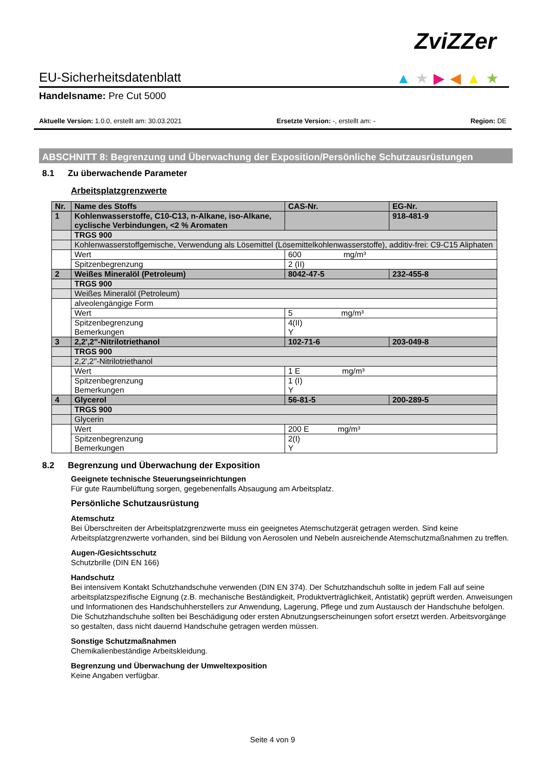ZviZZer
▲★▶◀▲★ EU-Sicherheitsdatenblatt
Handelsname: Pre Cut 5000
Aktuelle Version: 1.0.0, erstellt am: 30.03.2021 Ersetzte Version: -, erstellt am: - Region: DE
ABSCHNITT 8: Begrenzung und Überwachung der Exposition/Persönliche Schutzausrüstungen
8.1 Zu überwachende Parameter
Arbeitsplatzgrenzwerte
| Nr. | Name des Stoffs | CAS-Nr. | EG-Nr. |
| 1 | Kohlenwasserstoffe, C10-C13, n-Alkane, iso-Alkane, cyclische Verbindungen, <2 % Aromaten | | 918-481-9 |
| | TRGS 900 | | |
| | Kohlenwasserstoffgemische, Verwendung als Lösemittel (Lösemittelkohlenwasserstoffe), additiv-frei: C9-C15 Aliphaten | | |
| | Wert | 600 mg/m³ | |
| | Spitzenbegrenzung | 2 (II) | |
| 2 | Weißes Mineralöl (Petroleum) | 8042-47-5 | 232-455-8 |
| | TRGS 900 | | |
| | Weißes Mineralöl (Petroleum) | | |
| | alveolengängige Form | | |
| | Wert | 5 mg/m³ | |
| | Spitzenbegrenzung Bemerkungen | 4(II) Y | |
| 3 | 2,2',2''-Nitrilotriethanol | 102-71-6 | 203-049-8 |
| | TRGS 900 | | |
| | 2,2',2''-Nitrilotriethanol | | |
| | Wert | 1 E mg/m³ | |
| | Spitzenbegrenzung Bemerkungen | 1 (I) Y | |
| 4 | Glycerol | 56-81-5 | 200-289-5 |
| | TRGS 900 | | |
| | Glycerin | | |
| | Wert | 200 E mg/m³ | |
| | Spitzenbegrenzung Bemerkungen | 2(I) Y | |
8.2 Begrenzung und Überwachung der Exposition
Geeignete technische Steuerungseinrichtungen
Für gute Raumbelüftung sorgen, gegebenenfalls Absaugung am Arbeitsplatz.
Persönliche Schutzausrüstung
Atemschutz
Bei Überschreiten der Arbeitsplatzgrenzwerte muss ein geeignetes Atemschutzgerät getragen werden. Sind keine Arbeitsplatzgrenzwerte vorhanden, sind bei Bildung von Aerosolen und Nebeln ausreichende Atemschutzmaßnahmen zu treffen.
Augen-/Gesichtsschutz
Schutzbrille (DIN EN 166)
Handschutz
Bei intensivem Kontakt Schutzhandschuhe verwenden (DIN EN 374). Der Schutzhandschuh sollte in jedem Fall auf seine arbeitsplatzspezifische Eignung (z.B. mechanische Beständigkeit, Produktverträglichkeit, Antistatik) geprüft werden. Anweisungen und Informationen des Handschuhherstellers zur Anwendung, Lagerung, Pflege und zum Austausch der Handschuhe befolgen. Die Schutzhandschuhe sollten bei Beschädigung oder ersten Abnutzungserscheinungen sofort ersetzt werden. Arbeitsvorgänge so gestalten, dass nicht dauernd Handschuhe getragen werden müssen.
Sonstige Schutzmaßnahmen
Chemikalienbeständige Arbeitskleidung.
Begrenzung und Überwachung der Umweltexposition
Keine Angaben verfügbar.
Seite 4 von 9